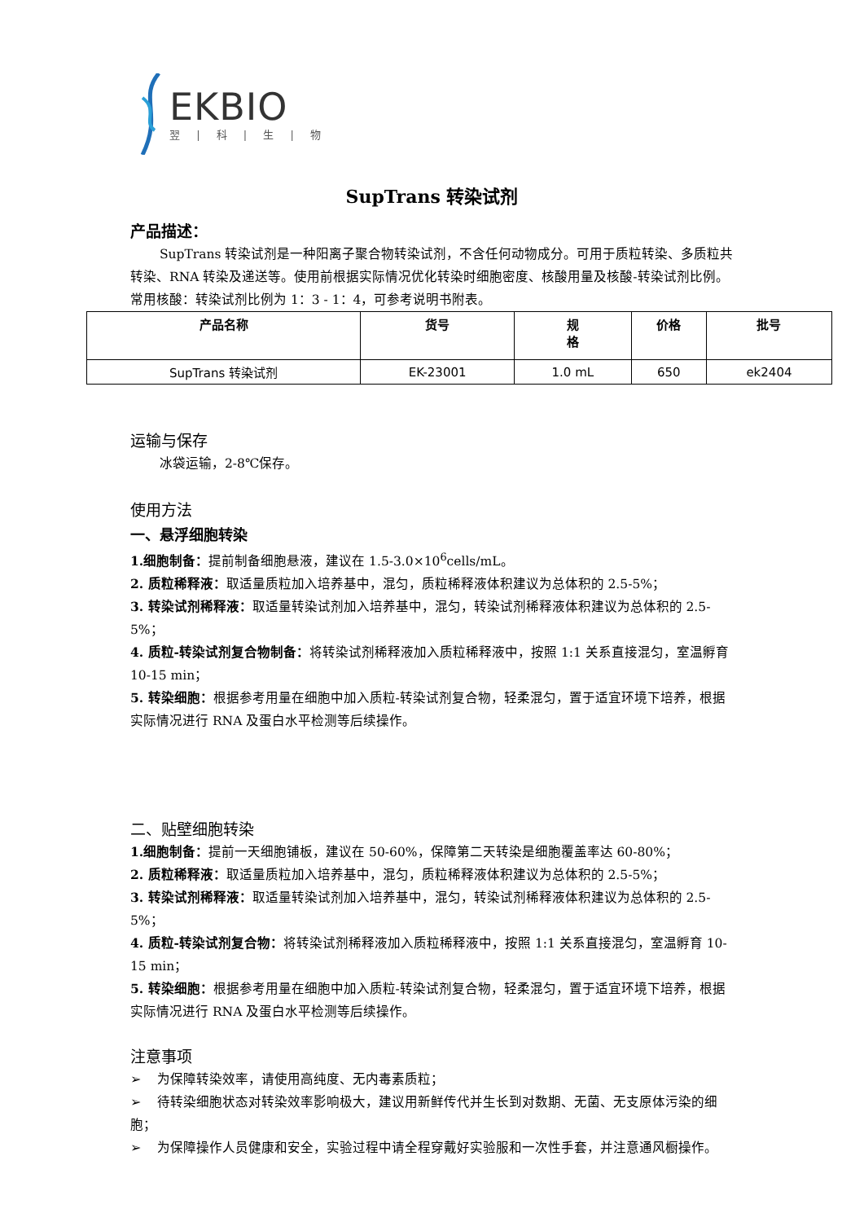EKBIO
翌 | 科 | 生 | 物
SupTrans 转染试剂
产品描述：
SupTrans 转染试剂是一种阳离子聚合物转染试剂，不含任何动物成分。可用于质粒转染、多质粒共转染、RNA 转染及递送等。使用前根据实际情况优化转染时细胞密度、核酸用量及核酸-转染试剂比例。常用核酸：转染试剂比例为 1：3 - 1：4，可参考说明书附表。
| 产品名称 | 货号 | 规 格 | 价格 | 批号 |
| --- | --- | --- | --- | --- |
| SupTrans 转染试剂 | EK-23001 | 1.0 mL | 650 | ek2404 |
运输与保存
冰袋运输，2-8℃保存。
使用方法
一、悬浮细胞转染
1.细胞制备：提前制备细胞悬液，建议在 1.5-3.0×10<sup>6</sup>cells/mL。
2. 质粒稀释液：取适量质粒加入培养基中，混匀，质粒稀释液体积建议为总体积的 2.5-5%；
3. 转染试剂稀释液：取适量转染试剂加入培养基中，混匀，转染试剂稀释液体积建议为总体积的 2.5-5%；
4. 质粒-转染试剂复合物制备：将转染试剂稀释液加入质粒稀释液中，按照 1:1 关系直接混匀，室温孵育 10-15 min；
5. 转染细胞：根据参考用量在细胞中加入质粒-转染试剂复合物，轻柔混匀，置于适宜环境下培养，根据实际情况进行 RNA 及蛋白水平检测等后续操作。
二、贴壁细胞转染
1.细胞制备：提前一天细胞铺板，建议在 50-60%，保障第二天转染是细胞覆盖率达 60-80%；
2. 质粒稀释液：取适量质粒加入培养基中，混匀，质粒稀释液体积建议为总体积的 2.5-5%；
3. 转染试剂稀释液：取适量转染试剂加入培养基中，混匀，转染试剂稀释液体积建议为总体积的 2.5-5%；
4. 质粒-转染试剂复合物：将转染试剂稀释液加入质粒稀释液中，按照 1:1 关系直接混匀，室温孵育 10-15 min；
5. 转染细胞：根据参考用量在细胞中加入质粒-转染试剂复合物，轻柔混匀，置于适宜环境下培养，根据实际情况进行 RNA 及蛋白水平检测等后续操作。
注意事项
➢ 为保障转染效率，请使用高纯度、无内毒素质粒；
➢ 待转染细胞状态对转染效率影响极大，建议用新鲜传代并生长到对数期、无菌、无支原体污染的细胞；
➢ 为保障操作人员健康和安全，实验过程中请全程穿戴好实验服和一次性手套，并注意通风橱操作。